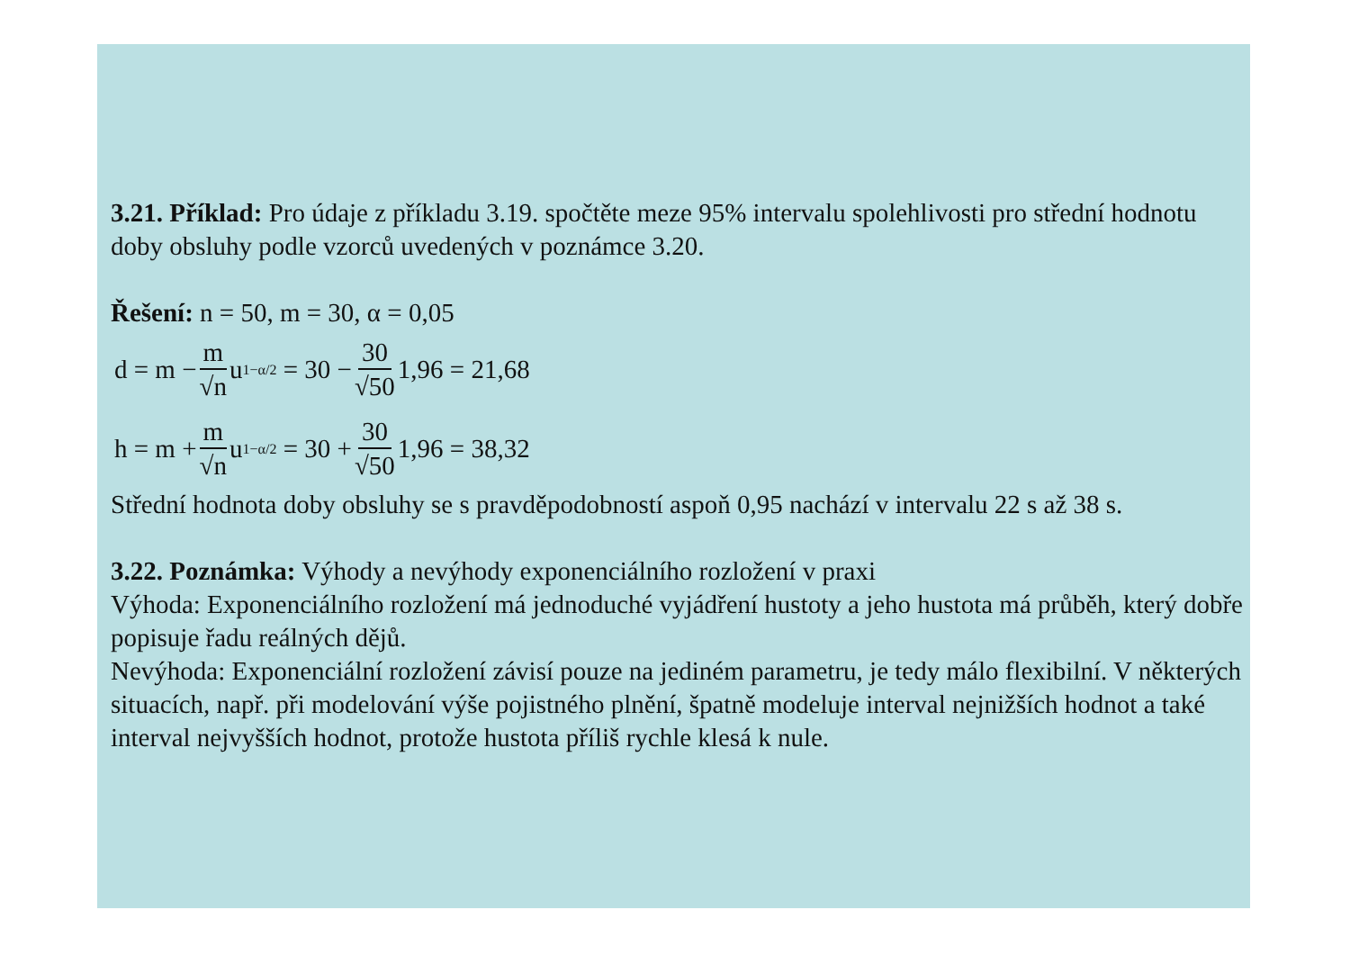3.21. Příklad: Pro údaje z příkladu 3.19. spočtěte meze 95% intervalu spolehlivosti pro střední hodnotu doby obsluhy podle vzorců uvedených v poznámce 3.20.
Řešení: n = 50, m = 30, α = 0,05
d = m − m √n u<sub>1−α/2</sub> = 30 − 30 √50 1,96 = 21,68
h = m + m √n u<sub>1−α/2</sub> = 30 + 30 √50 1,96 = 38,32
Střední hodnota doby obsluhy se s pravděpodobností aspoň 0,95 nachází v intervalu 22 s až 38 s.
3.22. Poznámka: Výhody a nevýhody exponenciálního rozložení v praxi
Výhoda: Exponenciálního rozložení má jednoduché vyjádření hustoty a jeho hustota má průběh, který dobře popisuje řadu reálných dějů.
Nevýhoda: Exponenciální rozložení závisí pouze na jediném parametru, je tedy málo flexibilní. V některých situacích, např. při modelování výše pojistného plnění, špatně modeluje interval nejnižších hodnot a také interval nejvyšších hodnot, protože hustota příliš rychle klesá k nule.